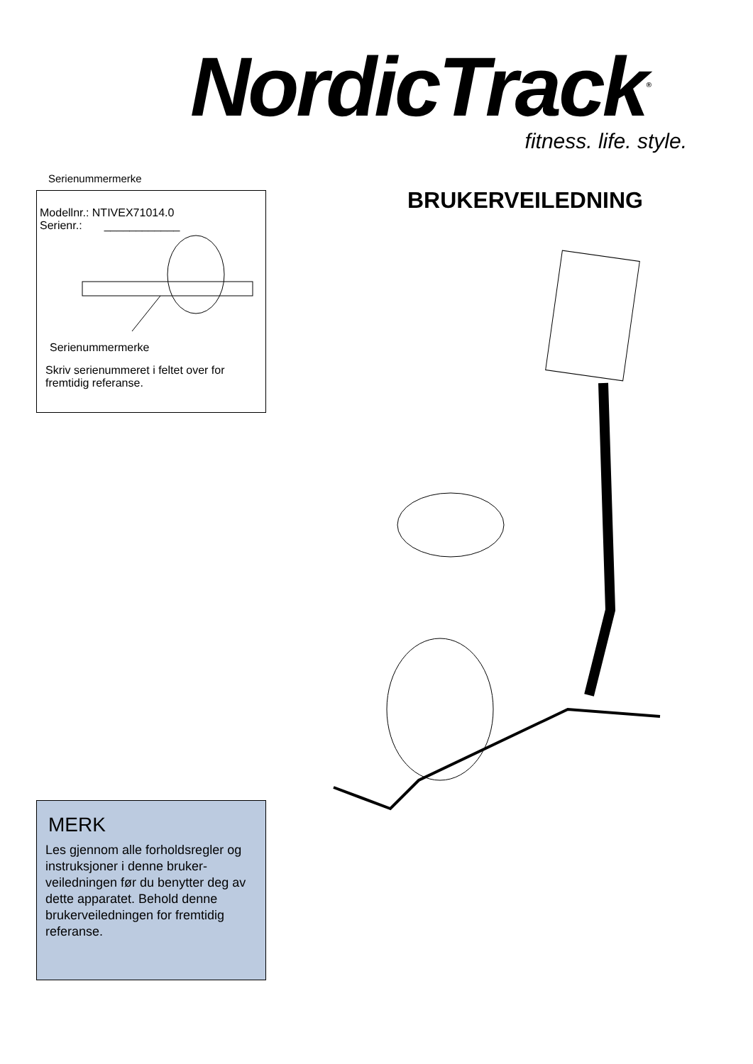NordicTrack<sup>®</sup>
fitness. life. style.
Serienummermerke
Modellnr.: NTIVEX71014.0
Serienr.: ____________
Serienummermerke
Skriv serienummeret i feltet over for fremtidig referanse.
BRUKERVEILEDNING
MERK
Les gjennom alle forholdsregler og instruksjoner i denne bruker-veiledningen før du benytter deg av dette apparatet. Behold denne brukerveiledningen for fremtidig referanse.